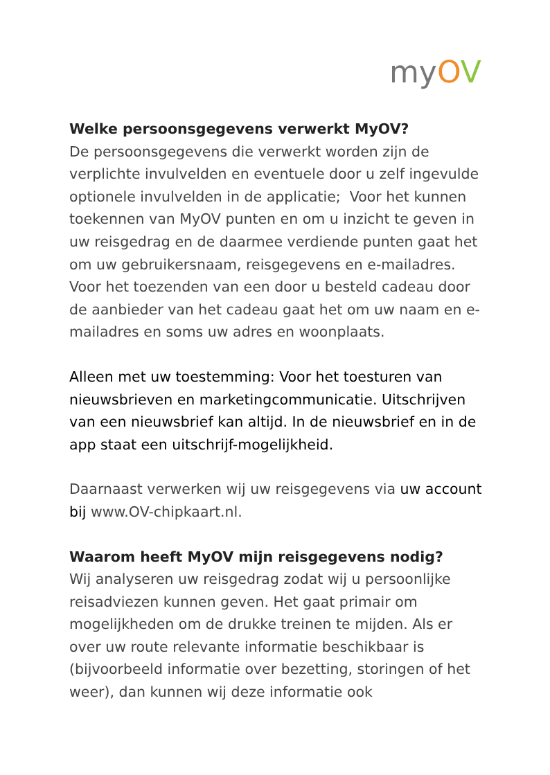myOV
Welke persoonsgegevens verwerkt MyOV?
De persoonsgegevens die verwerkt worden zijn de verplichte invulvelden en eventuele door u zelf ingevulde optionele invulvelden in de applicatie; Voor het kunnen toekennen van MyOV punten en om u inzicht te geven in uw reisgedrag en de daarmee verdiende punten gaat het om uw gebruikersnaam, reisgegevens en e-mailadres. Voor het toezenden van een door u besteld cadeau door de aanbieder van het cadeau gaat het om uw naam en e-mailadres en soms uw adres en woonplaats.
Alleen met uw toestemming: Voor het toesturen van nieuwsbrieven en marketingcommunicatie. Uitschrijven van een nieuwsbrief kan altijd. In de nieuwsbrief en in de app staat een uitschrijf-mogelijkheid.
Daarnaast verwerken wij uw reisgegevens via uw account bij www.OV-chipkaart.nl.
Waarom heeft MyOV mijn reisgegevens nodig?
Wij analyseren uw reisgedrag zodat wij u persoonlijke reisadviezen kunnen geven. Het gaat primair om mogelijkheden om de drukke treinen te mijden. Als er over uw route relevante informatie beschikbaar is (bijvoorbeeld informatie over bezetting, storingen of het weer), dan kunnen wij deze informatie ook